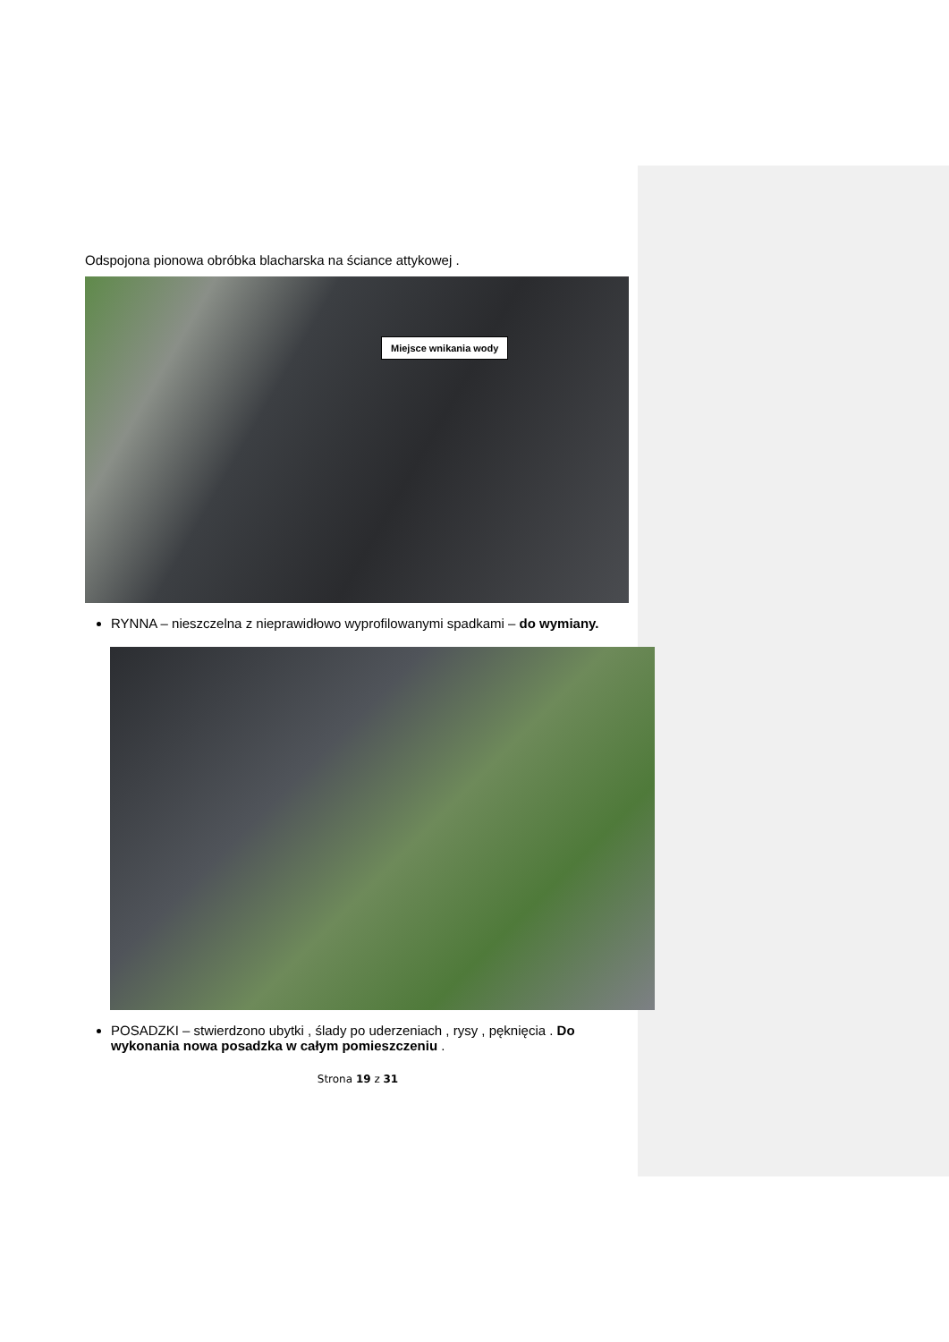Odspojona pionowa obróbka blacharska na ściance attykowej .
Miejsce wnikania wody
RYNNA – nieszczelna z nieprawidłowo wyprofilowanymi spadkami – do wymiany.
POSADZKI – stwierdzono ubytki , ślady po uderzeniach , rysy , pęknięcia . Do wykonania nowa posadzka w całym pomieszczeniu .
Strona 19 z 31